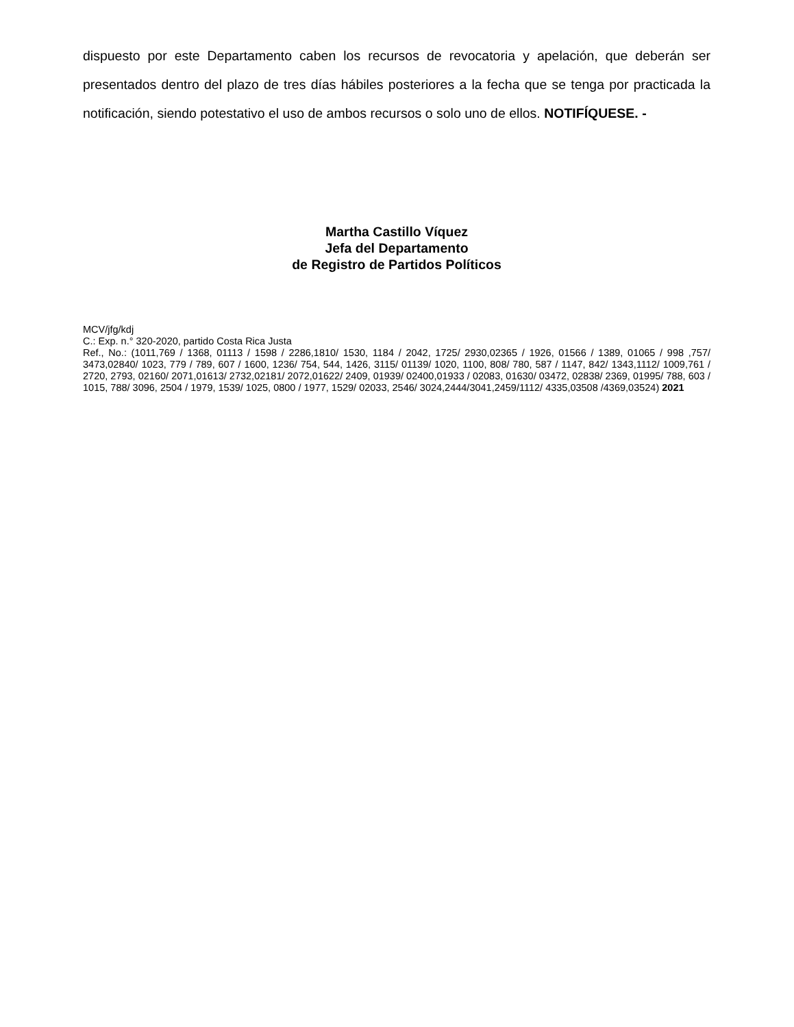dispuesto por este Departamento caben los recursos de revocatoria y apelación, que deberán ser presentados dentro del plazo de tres días hábiles posteriores a la fecha que se tenga por practicada la notificación, siendo potestativo el uso de ambos recursos o solo uno de ellos. NOTIFÍQUESE. -
Martha Castillo Víquez
Jefa del Departamento
de Registro de Partidos Políticos
MCV/jfg/kdj
C.: Exp. n.° 320-2020, partido Costa Rica Justa
Ref., No.: (1011,769 / 1368, 01113 / 1598 / 2286,1810/ 1530, 1184 / 2042, 1725/ 2930,02365 / 1926, 01566 / 1389, 01065 / 998 ,757/ 3473,02840/ 1023, 779 / 789, 607 / 1600, 1236/ 754, 544, 1426, 3115/ 01139/ 1020, 1100, 808/ 780, 587 / 1147, 842/ 1343,1112/ 1009,761 / 2720, 2793, 02160/ 2071,01613/ 2732,02181/ 2072,01622/ 2409, 01939/ 02400,01933 / 02083, 01630/ 03472, 02838/ 2369, 01995/ 788, 603 / 1015, 788/ 3096, 2504 / 1979, 1539/ 1025, 0800 / 1977, 1529/ 02033, 2546/ 3024,2444/3041,2459/1112/ 4335,03508 /4369,03524) 2021